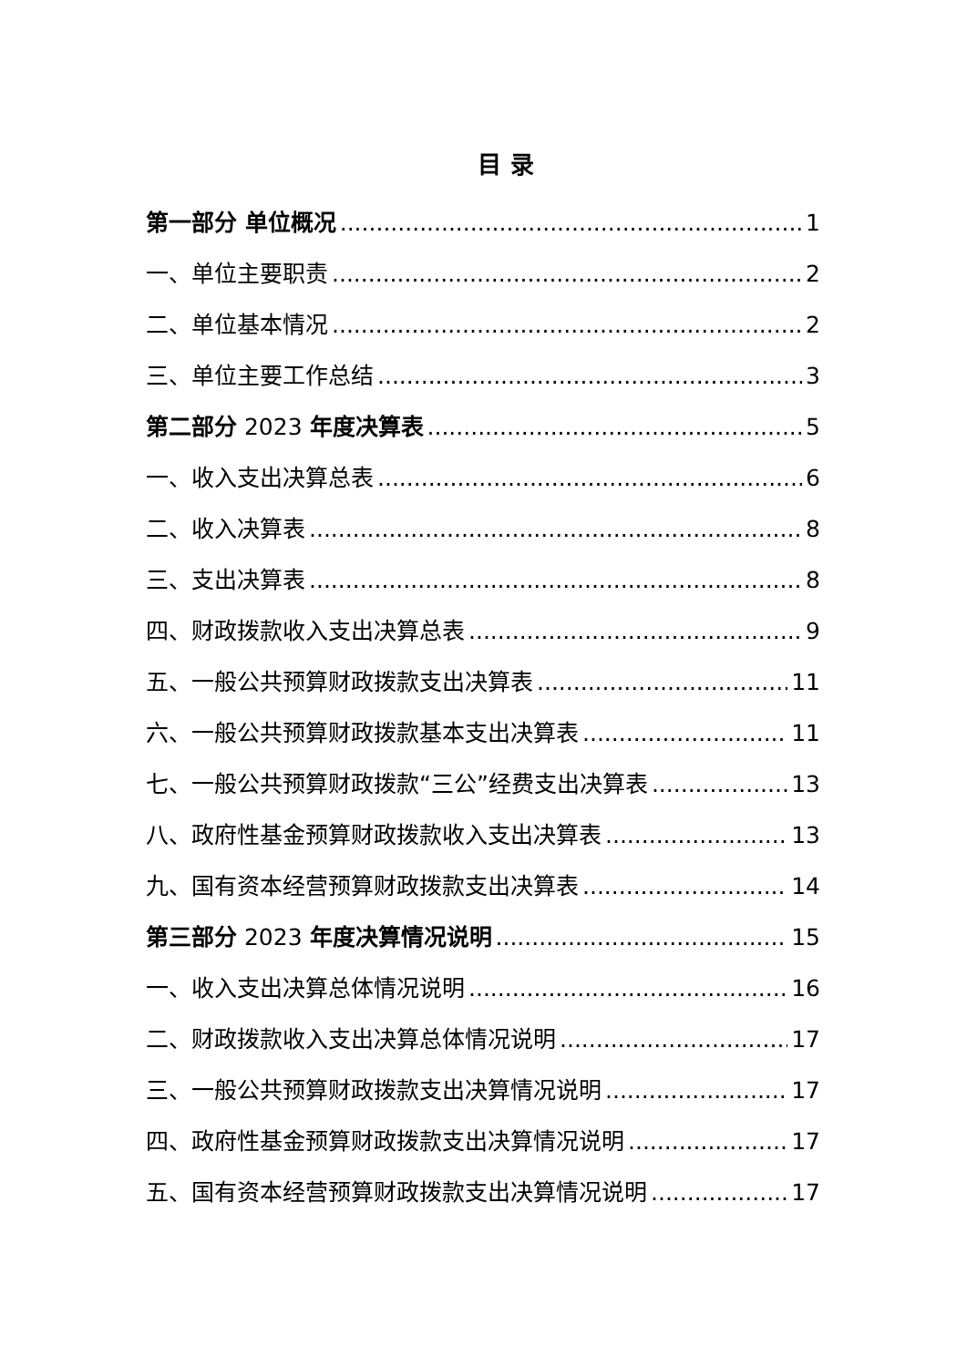目 录
第一部分 单位概况 1
一、单位主要职责 2
二、单位基本情况 2
三、单位主要工作总结 3
第二部分 2023 年度决算表 5
一、收入支出决算总表 6
二、收入决算表 8
三、支出决算表 8
四、财政拨款收入支出决算总表 9
五、一般公共预算财政拨款支出决算表 11
六、一般公共预算财政拨款基本支出决算表 11
七、一般公共预算财政拨款“三公”经费支出决算表 13
八、政府性基金预算财政拨款收入支出决算表 13
九、国有资本经营预算财政拨款支出决算表 14
第三部分 2023 年度决算情况说明 15
一、收入支出决算总体情况说明 16
二、财政拨款收入支出决算总体情况说明 17
三、一般公共预算财政拨款支出决算情况说明 17
四、政府性基金预算财政拨款支出决算情况说明 17
五、国有资本经营预算财政拨款支出决算情况说明 17